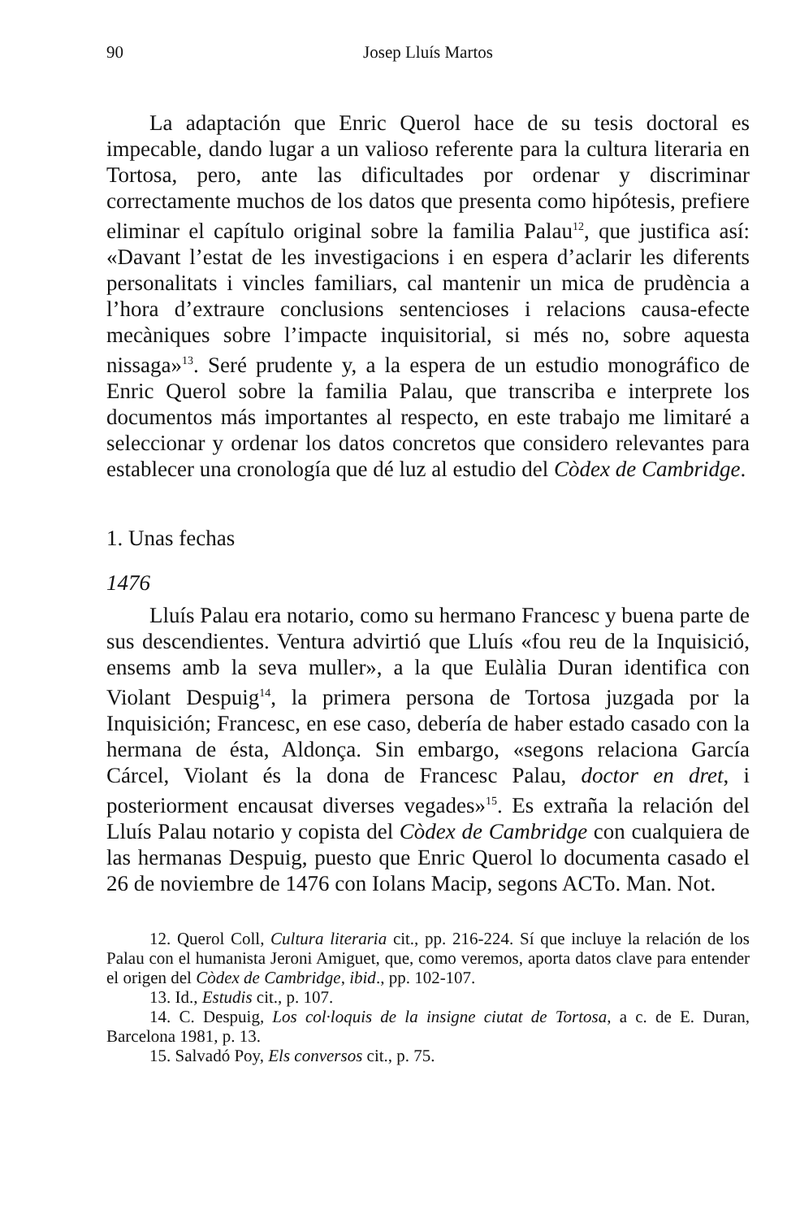90 Josep Lluís Martos
La adaptación que Enric Querol hace de su tesis doctoral es impecable, dando lugar a un valioso referente para la cultura literaria en Tortosa, pero, ante las dificultades por ordenar y discriminar correctamente muchos de los datos que presenta como hipótesis, prefiere eliminar el capítulo original sobre la familia Palau<sup>12</sup>, que justifica así: «Davant l’estat de les investigacions i en espera d’aclarir les diferents personalitats i vincles familiars, cal mantenir un mica de prudència a l’hora d’extraure conclusions sentencioses i relacions causa-efecte mecàniques sobre l’impacte inquisitorial, si més no, sobre aquesta nissaga»<sup>13</sup>. Seré prudente y, a la espera de un estudio monográfico de Enric Querol sobre la familia Palau, que transcriba e interprete los documentos más importantes al respecto, en este trabajo me limitaré a seleccionar y ordenar los datos concretos que considero relevantes para establecer una cronología que dé luz al estudio del Còdex de Cambridge.
1. Unas fechas
1476
Lluís Palau era notario, como su hermano Francesc y buena parte de sus descendientes. Ventura advirtió que Lluís «fou reu de la Inquisició, ensems amb la seva muller», a la que Eulàlia Duran identifica con Violant Despuig<sup>14</sup>, la primera persona de Tortosa juzgada por la Inquisición; Francesc, en ese caso, debería de haber estado casado con la hermana de ésta, Aldonça. Sin embargo, «segons relaciona García Cárcel, Violant és la dona de Francesc Palau, doctor en dret, i posteriorment encausat diverses vegades»<sup>15</sup>. Es extraña la relación del Lluís Palau notario y copista del Còdex de Cambridge con cualquiera de las hermanas Despuig, puesto que Enric Querol lo documenta casado el 26 de noviembre de 1476 con Iolans Macip, segons ACTo. Man. Not.
12. Querol Coll, Cultura literaria cit., pp. 216-224. Sí que incluye la relación de los Palau con el humanista Jeroni Amiguet, que, como veremos, aporta datos clave para entender el origen del Còdex de Cambridge, ibid., pp. 102-107.
13. Id., Estudis cit., p. 107.
14. C. Despuig, Los col·loquis de la insigne ciutat de Tortosa, a c. de E. Duran, Barcelona 1981, p. 13.
15. Salvadó Poy, Els conversos cit., p. 75.